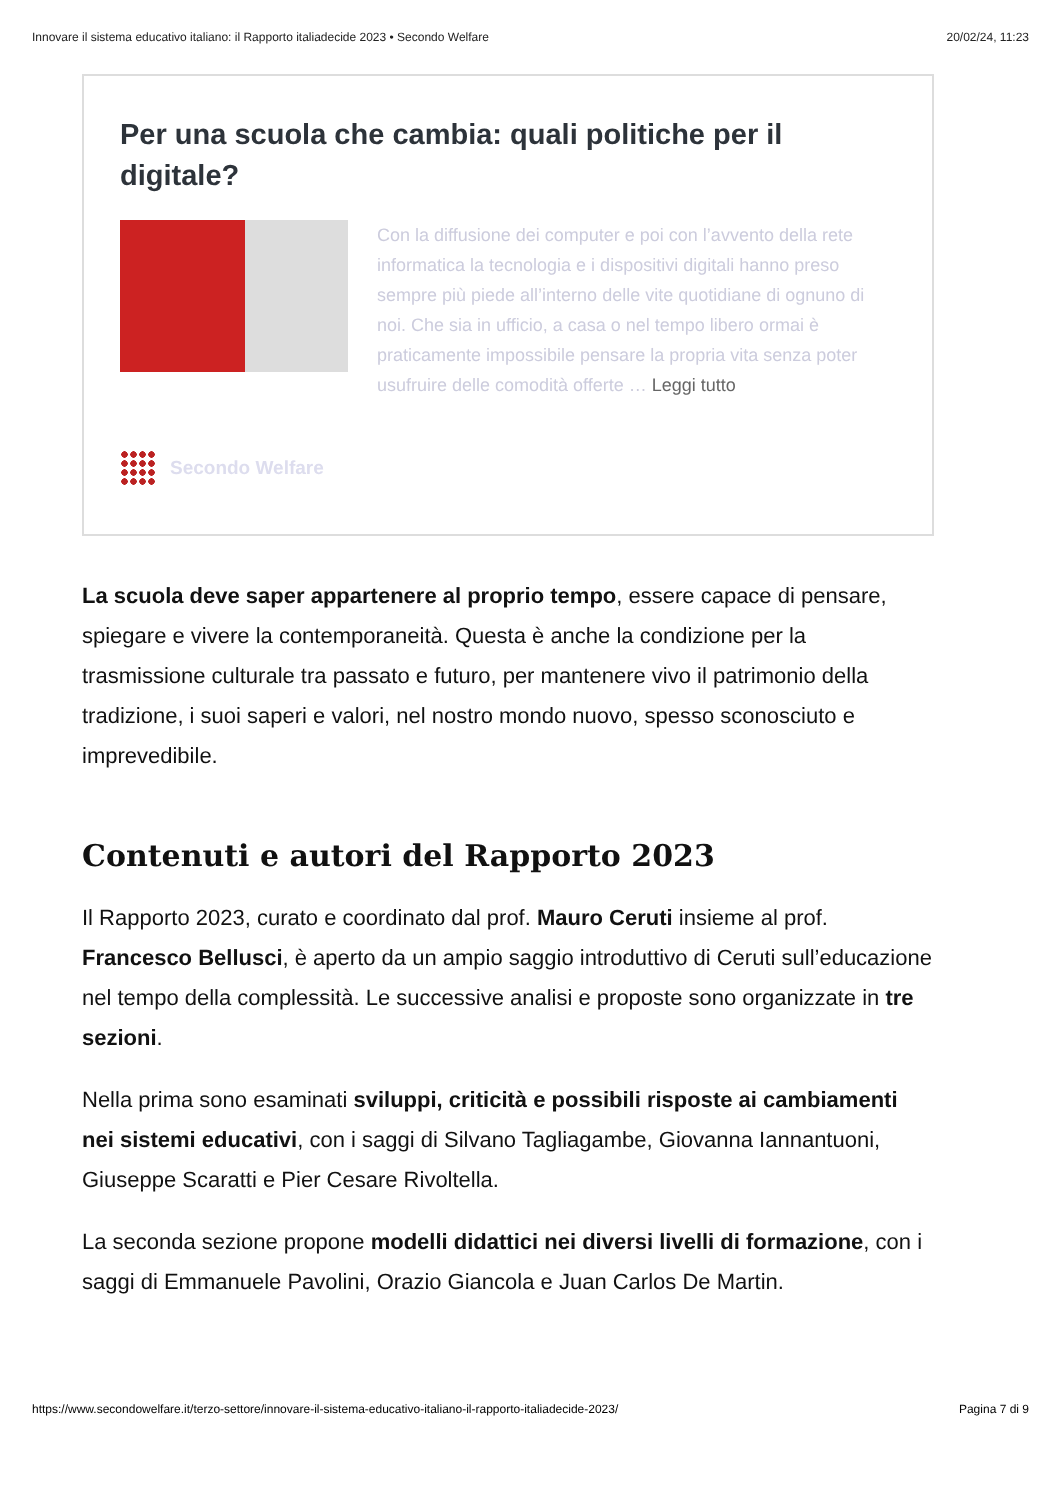Innovare il sistema educativo italiano: il Rapporto italiadecide 2023 • Secondo Welfare 20/02/24, 11:23
Per una scuola che cambia: quali politiche per il digitale?
Con la diffusione dei computer e poi con l’avvento della rete informatica la tecnologia e i dispositivi digitali hanno preso sempre più piede all’interno delle vite quotidiane di ognuno di noi. Che sia in ufficio, a casa o nel tempo libero ormai è praticamente impossibile pensare la propria vita senza poter usufruire delle comodità offerte … Leggi tutto
Secondo Welfare
La scuola deve saper appartenere al proprio tempo, essere capace di pensare, spiegare e vivere la contemporaneità. Questa è anche la condizione per la trasmissione culturale tra passato e futuro, per mantenere vivo il patrimonio della tradizione, i suoi saperi e valori, nel nostro mondo nuovo, spesso sconosciuto e imprevedibile.
Contenuti e autori del Rapporto 2023
Il Rapporto 2023, curato e coordinato dal prof. Mauro Ceruti insieme al prof. Francesco Bellusci, è aperto da un ampio saggio introduttivo di Ceruti sull’educazione nel tempo della complessità. Le successive analisi e proposte sono organizzate in tre sezioni.
Nella prima sono esaminati sviluppi, criticità e possibili risposte ai cambiamenti nei sistemi educativi, con i saggi di Silvano Tagliagambe, Giovanna Iannantuoni, Giuseppe Scaratti e Pier Cesare Rivoltella.
La seconda sezione propone modelli didattici nei diversi livelli di formazione, con i saggi di Emmanuele Pavolini, Orazio Giancola e Juan Carlos De Martin.
https://www.secondowelfare.it/terzo-settore/innovare-il-sistema-educativo-italiano-il-rapporto-italiadecide-2023/ Pagina 7 di 9